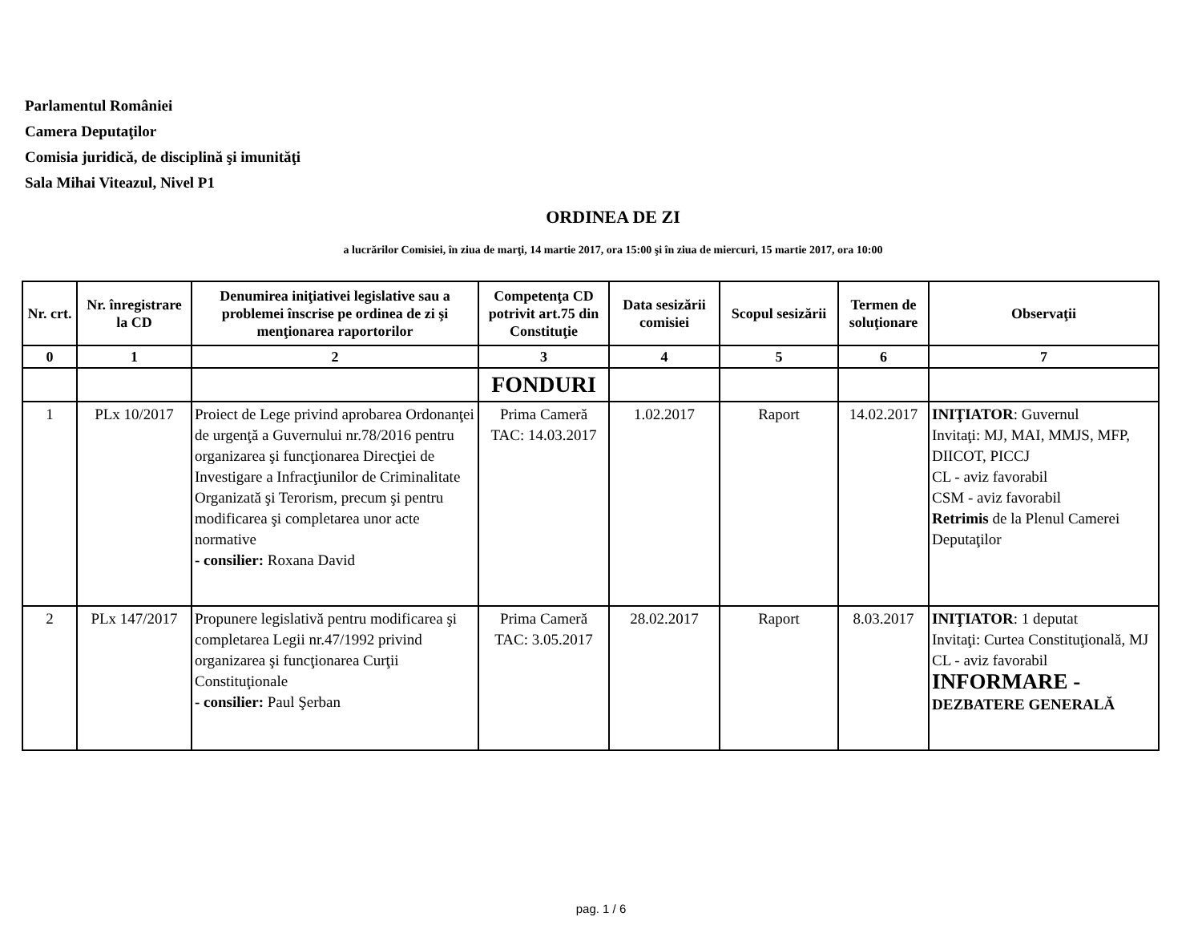Parlamentul României
Camera Deputaţilor
Comisia juridică, de disciplină şi imunităţi
Sala Mihai Viteazul, Nivel P1
ORDINEA DE ZI
a lucrărilor Comisiei, în ziua de marţi, 14 martie 2017, ora 15:00 şi în ziua de miercuri, 15 martie 2017, ora 10:00
| Nr. crt. | Nr. înregistrare la CD | Denumirea iniţiativei legislative sau a problemei înscrise pe ordinea de zi şi menţionarea raportorilor | Competenţa CD potrivit art.75 din Constituţie | Data sesizării comisiei | Scopul sesizării | Termen de soluţionare | Observaţii |
| --- | --- | --- | --- | --- | --- | --- | --- |
| 0 | 1 | 2 | 3 | 4 | 5 | 6 | 7 |
| | | | FONDURI | | | | |
| 1 | PLx 10/2017 | Proiect de Lege privind aprobarea Ordonanţei de urgenţă a Guvernului nr.78/2016 pentru organizarea şi funcţionarea Direcţiei de Investigare a Infracţiunilor de Criminalitate Organizată şi Terorism, precum şi pentru modificarea şi completarea unor acte normative - consilier: Roxana David | Prima Cameră TAC: 14.03.2017 | 1.02.2017 | Raport | 14.02.2017 | INIŢIATOR : Guvernul Invitaţi: MJ, MAI, MMJS, MFP, DIICOT, PICCJ CL - aviz favorabil CSM - aviz favorabil Retrimis de la Plenul Camerei Deputaţilor |
| 2 | PLx 147/2017 | Propunere legislativă pentru modificarea şi completarea Legii nr.47/1992 privind organizarea şi funcţionarea Curţii Constituţionale - consilier: Paul Şerban | Prima Cameră TAC: 3.05.2017 | 28.02.2017 | Raport | 8.03.2017 | INIŢIATOR : 1 deputat Invitaţi: Curtea Constituţională, MJ CL - aviz favorabil INFORMARE - DEZBATERE GENERALĂ |
pag. 1 / 6